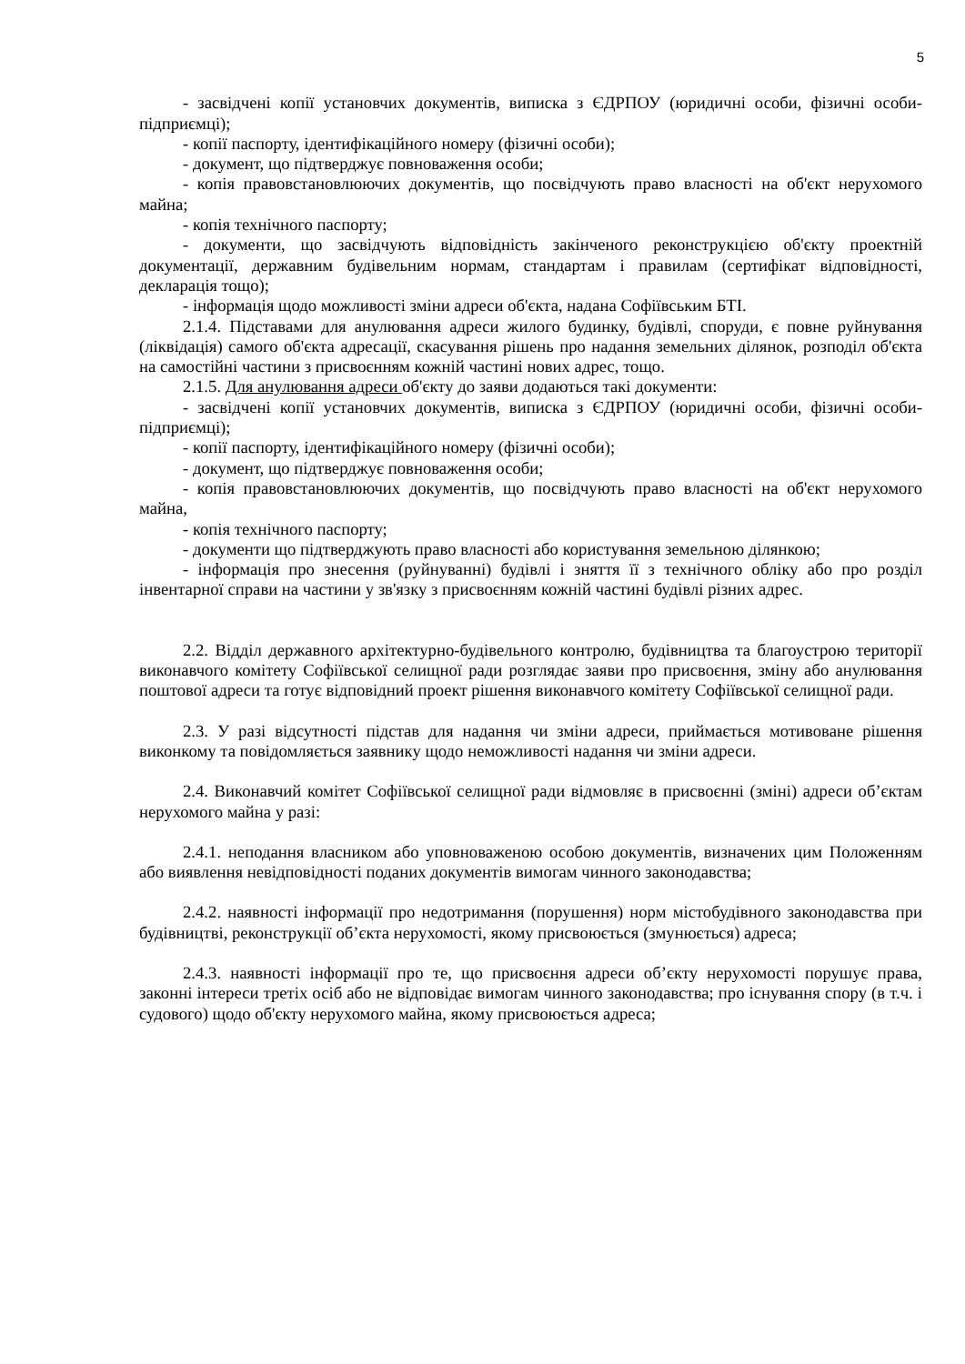5
- засвідчені копії установчих документів, виписка з ЄДРПОУ (юридичні особи, фізичні особи-підприємці);
- копії паспорту, ідентифікаційного номеру (фізичні особи);
- документ, що підтверджує повноваження особи;
- копія правовстановлюючих документів, що посвідчують право власності на об'єкт нерухомого майна;
- копія технічного паспорту;
- документи, що засвідчують відповідність закінченого реконструкцією об'єкту проектній документації, державним будівельним нормам, стандартам і правилам (сертифікат відповідності, декларація тощо);
- інформація щодо можливості зміни адреси об'єкта, надана Софіївським БТІ.
2.1.4. Підставами для анулювання адреси жилого будинку, будівлі, споруди, є повне руйнування (ліквідація) самого об'єкта адресації, скасування рішень про надання земельних ділянок, розподіл об'єкта на самостійні частини з присвоєнням кожній частині нових адрес, тощо.
2.1.5. Для анулювання адреси об'єкту до заяви додаються такі документи:
- засвідчені копії установчих документів, виписка з ЄДРПОУ (юридичні особи, фізичні особи-підприємці);
- копії паспорту, ідентифікаційного номеру (фізичні особи);
- документ, що підтверджує повноваження особи;
- копія правовстановлюючих документів, що посвідчують право власності на об'єкт нерухомого майна,
- копія технічного паспорту;
- документи що підтверджують право власності або користування земельною ділянкою;
- інформація про знесення (руйнуванні) будівлі і зняття її з технічного обліку або про розділ інвентарної справи на частини у зв'язку з присвоєнням кожній частині будівлі різних адрес.
2.2. Відділ державного архітектурно-будівельного контролю, будівництва та благоустрою території виконавчого комітету Софіївської селищної ради розглядає заяви про присвоєння, зміну або анулювання поштової адреси та готує відповідний проект рішення виконавчого комітету Софіївської селищної ради.
2.3. У разі відсутності підстав для надання чи зміни адреси, приймається мотивоване рішення виконкому та повідомляється заявнику щодо неможливості надання чи зміни адреси.
2.4. Виконавчий комітет Софіївської селищної ради відмовляє в присвоєнні (зміні) адреси об’єктам нерухомого майна у разі:
2.4.1. неподання власником або уповноваженою особою документів, визначених цим Положенням або виявлення невідповідності поданих документів вимогам чинного законодавства;
2.4.2. наявності інформації про недотримання (порушення) норм містобудівного законодавства при будівництві, реконструкції об’єкта нерухомості, якому присвоюється (змунюється) адреса;
2.4.3. наявності інформації про те, що присвоєння адреси об’єкту нерухомості порушує права, законні інтереси третіх осіб або не відповідає вимогам чинного законодавства; про існування спору (в т.ч. і судового) щодо об'єкту нерухомого майна, якому присвоюється адреса;